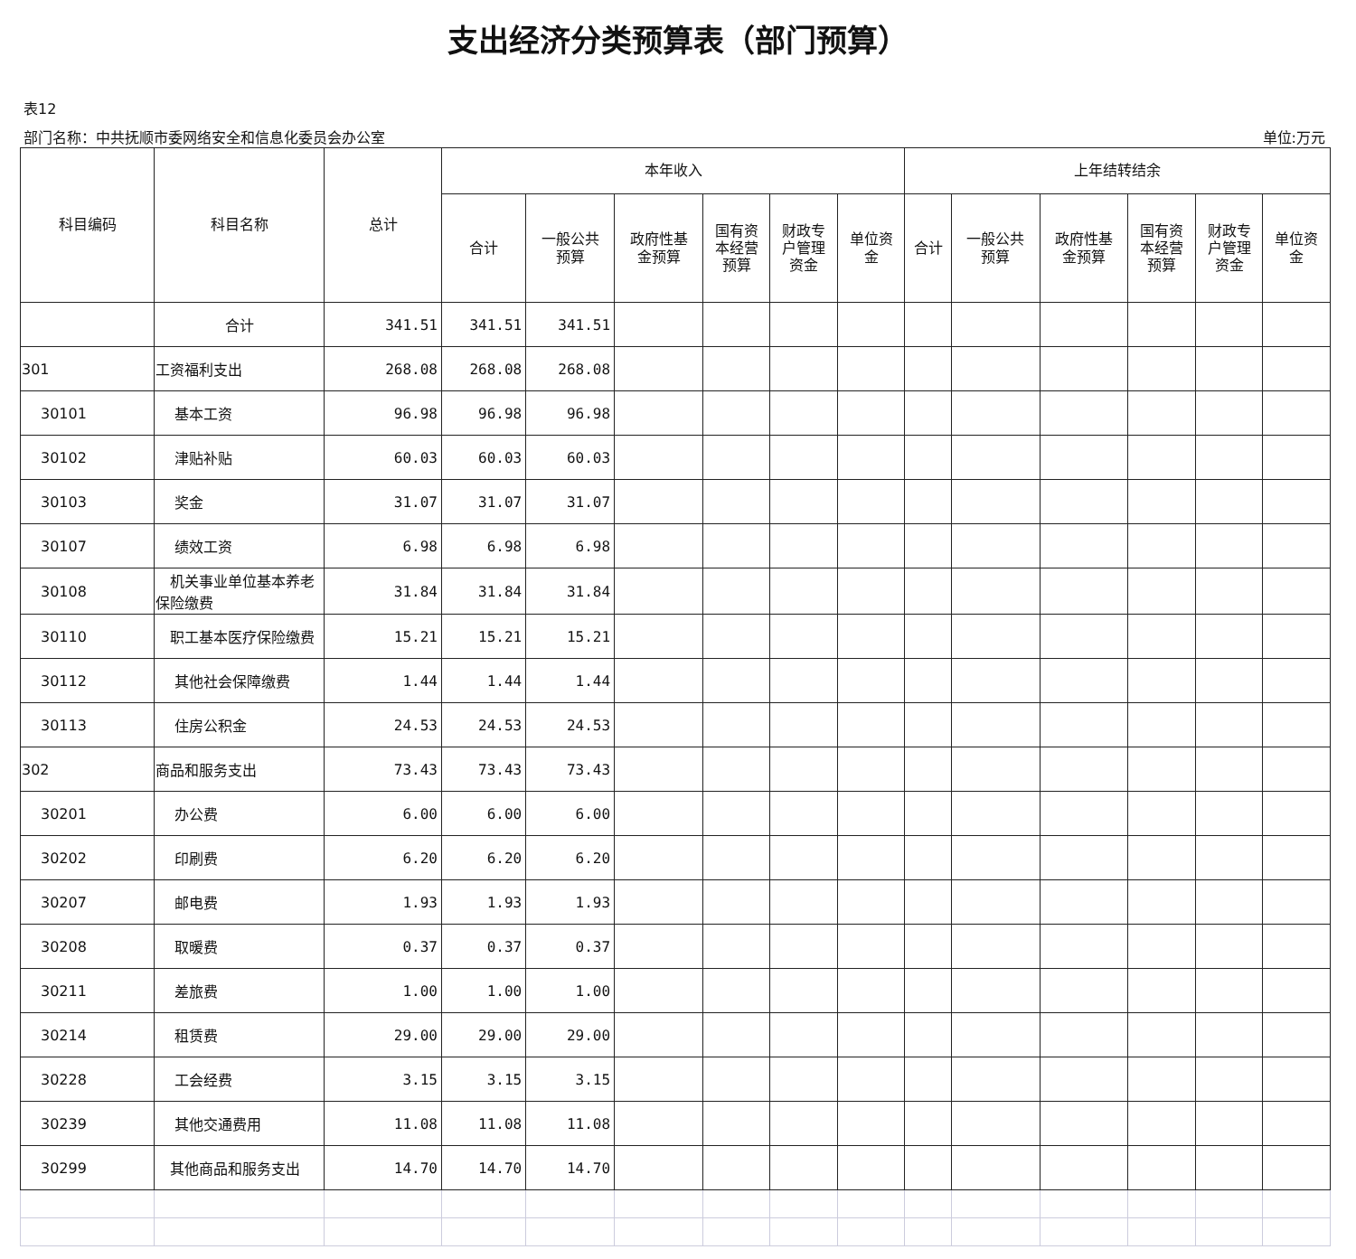支出经济分类预算表（部门预算）
表12
部门名称：中共抚顺市委网络安全和信息化委员会办公室 单位:万元
| 科目编码 | 科目名称 | 总计 | 本年收入 | | | | | | 上年结转结余 | | | | | |
| --- | --- | --- | --- | --- | --- | --- | --- | --- | --- | --- | --- | --- | --- | --- |
| | | | 合计 | 一般公共 预算 | 政府性基 金预算 | 国有资 本经营 预算 | 财政专 户管理 资金 | 单位资 金 | 合计 | 一般公共 预算 | 政府性基 金预算 | 国有资 本经营 预算 | 财政专 户管理 资金 | 单位资 金 |
| | 合计 | 341.51 | 341.51 | 341.51 | | | | | | | | | | |
| 301 | 工资福利支出 | 268.08 | 268.08 | 268.08 | | | | | | | | | | |
| 30101 | 基本工资 | 96.98 | 96.98 | 96.98 | | | | | | | | | | |
| 30102 | 津贴补贴 | 60.03 | 60.03 | 60.03 | | | | | | | | | | |
| 30103 | 奖金 | 31.07 | 31.07 | 31.07 | | | | | | | | | | |
| 30107 | 绩效工资 | 6.98 | 6.98 | 6.98 | | | | | | | | | | |
| 30108 | 机关事业单位基本养老保险缴费 | 31.84 | 31.84 | 31.84 | | | | | | | | | | |
| 30110 | 职工基本医疗保险缴费 | 15.21 | 15.21 | 15.21 | | | | | | | | | | |
| 30112 | 其他社会保障缴费 | 1.44 | 1.44 | 1.44 | | | | | | | | | | |
| 30113 | 住房公积金 | 24.53 | 24.53 | 24.53 | | | | | | | | | | |
| 302 | 商品和服务支出 | 73.43 | 73.43 | 73.43 | | | | | | | | | | |
| 30201 | 办公费 | 6.00 | 6.00 | 6.00 | | | | | | | | | | |
| 30202 | 印刷费 | 6.20 | 6.20 | 6.20 | | | | | | | | | | |
| 30207 | 邮电费 | 1.93 | 1.93 | 1.93 | | | | | | | | | | |
| 30208 | 取暖费 | 0.37 | 0.37 | 0.37 | | | | | | | | | | |
| 30211 | 差旅费 | 1.00 | 1.00 | 1.00 | | | | | | | | | | |
| 30214 | 租赁费 | 29.00 | 29.00 | 29.00 | | | | | | | | | | |
| 30228 | 工会经费 | 3.15 | 3.15 | 3.15 | | | | | | | | | | |
| 30239 | 其他交通费用 | 11.08 | 11.08 | 11.08 | | | | | | | | | | |
| 30299 | 其他商品和服务支出 | 14.70 | 14.70 | 14.70 | | | | | | | | | | |